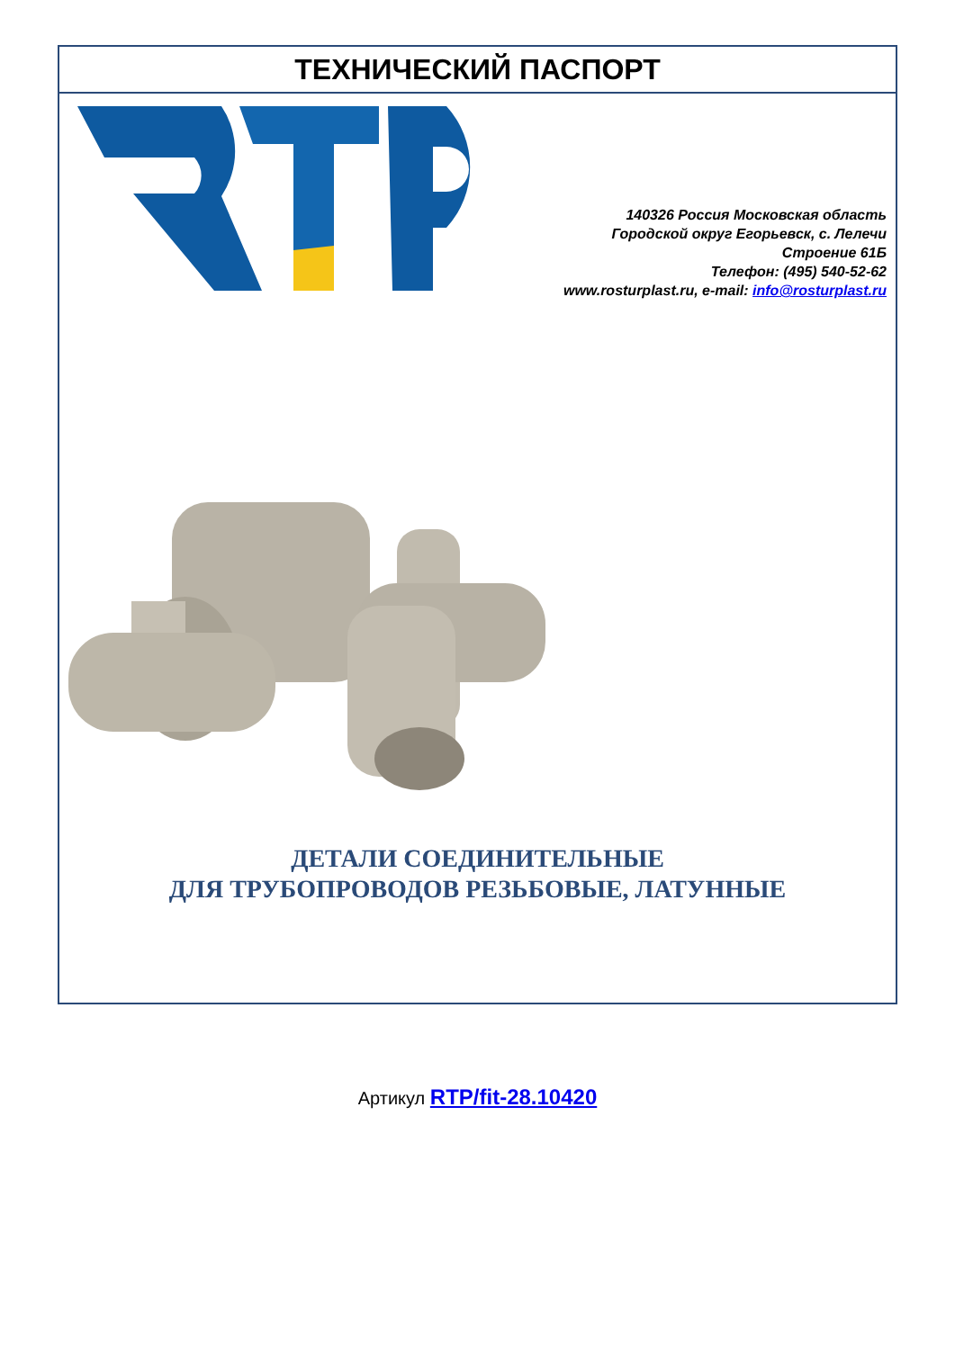ТЕХНИЧЕСКИЙ ПАСПОРТ
140326 Россия Московская область
Городской округ Егорьевск, с. Лелечи
Строение 61Б
Телефон: (495) 540-52-62
www.rosturplast.ru, e-mail: info@rosturplast.ru
ДЕТАЛИ СОЕДИНИТЕЛЬНЫЕ
ДЛЯ ТРУБОПРОВОДОВ РЕЗЬБОВЫЕ, ЛАТУННЫЕ
Артикул RTP/fit-28.10420